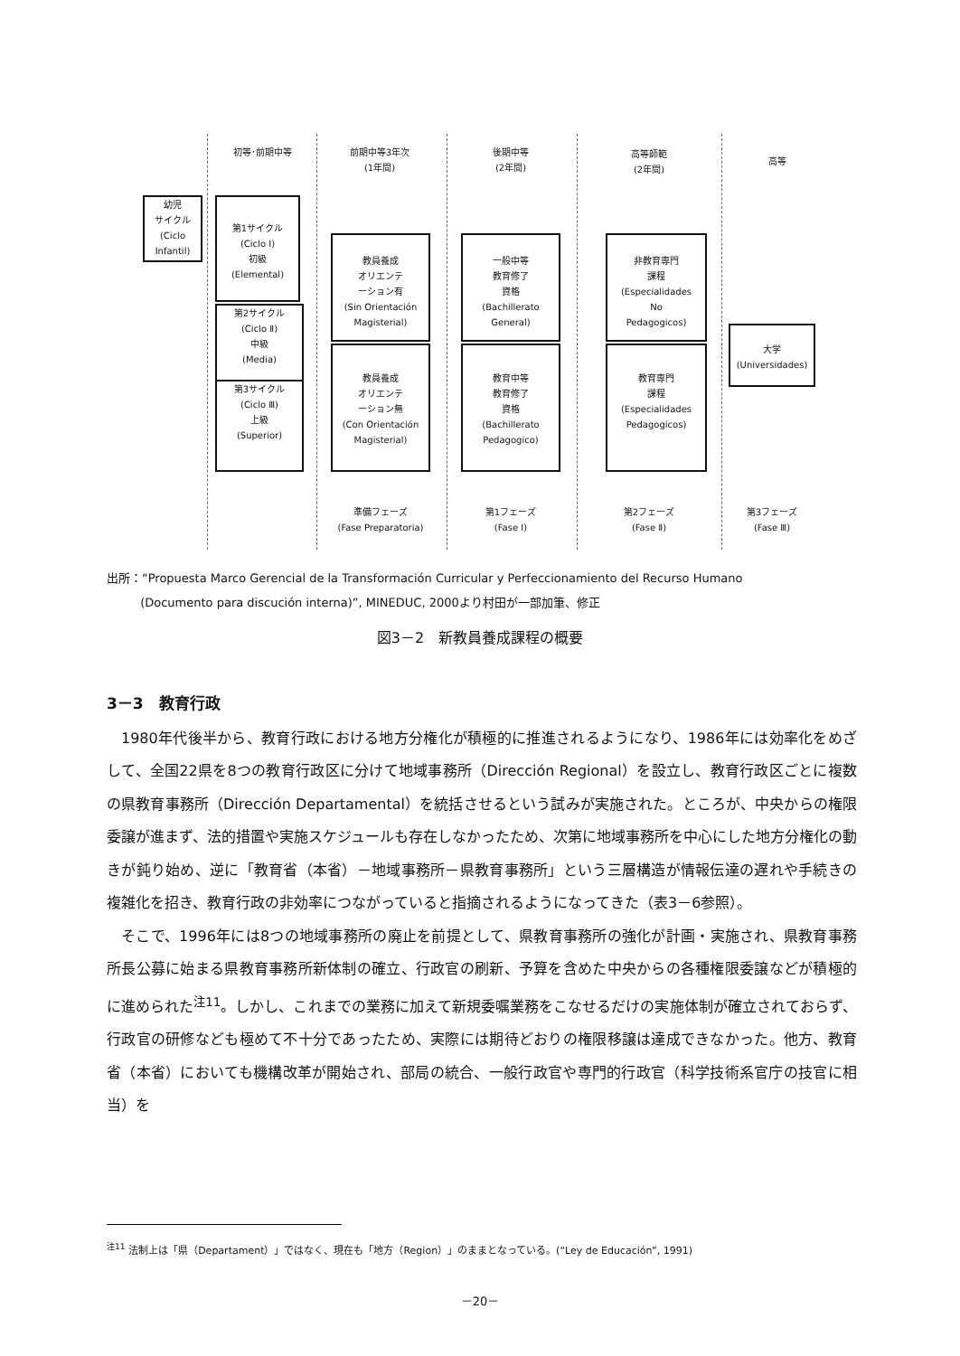初等･前期中等
前期中等3年次
(1年間)
後期中等
(2年間)
高等師範
(2年間)
高等
幼児
サイクル
(Ciclo
Infantil)
第1サイクル
(Ciclo Ⅰ)
初級
(Elemental)
第2サイクル
(Ciclo Ⅱ)
中級
(Media)
第3サイクル
(Ciclo Ⅲ)
上級
(Superior)
教員養成
オリエンテ
ーション有
(Sin Orientación
Magisterial)
教員養成
オリエンテ
ーション無
(Con Orientación
Magisterial)
一般中等
教育修了
資格
(Bachillerato
General)
教育中等
教育修了
資格
(Bachillerato
Pedagogico)
非教育専門
課程
(Especialidades
No
Pedagogicos)
教育専門
課程
(Especialidades
Pedagogicos)
大学
(Universidades)
準備フェーズ
(Fase Preparatoria)
第1フェーズ
(Fase Ⅰ)
第2フェーズ
(Fase Ⅱ)
第3フェーズ
(Fase Ⅲ)
出所：“Propuesta Marco Gerencial de la Transformación Curricular y Perfeccionamiento del Recurso Humano
(Documento para discución interna)”, MINEDUC, 2000より村田が一部加筆、修正
図3－2　新教員養成課程の概要
3－3　教育行政
1980年代後半から、教育行政における地方分権化が積極的に推進されるようになり、1986年には効率化をめざして、全国22県を8つの教育行政区に分けて地域事務所（Dirección Regional）を設立し、教育行政区ごとに複数の県教育事務所（Dirección Departamental）を統括させるという試みが実施された。ところが、中央からの権限委譲が進まず、法的措置や実施スケジュールも存在しなかったため、次第に地域事務所を中心にした地方分権化の動きが鈍り始め、逆に「教育省（本省）－地域事務所－県教育事務所」という三層構造が情報伝達の遅れや手続きの複雑化を招き、教育行政の非効率につながっていると指摘されるようになってきた（表3－6参照）。
そこで、1996年には8つの地域事務所の廃止を前提として、県教育事務所の強化が計画・実施され、県教育事務所長公募に始まる県教育事務所新体制の確立、行政官の刷新、予算を含めた中央からの各種権限委譲などが積極的に進められた<sup>注11</sup>。しかし、これまでの業務に加えて新規委嘱業務をこなせるだけの実施体制が確立されておらず、行政官の研修なども極めて不十分であったため、実際には期待どおりの権限移譲は達成できなかった。他方、教育省（本省）においても機構改革が開始され、部局の統合、一般行政官や専門的行政官（科学技術系官庁の技官に相当）を
<sup>注11</sup> 法制上は「県（Departament）」ではなく、現在も「地方（Region）」のままとなっている。(“Ley de Educación”, 1991)
－20－